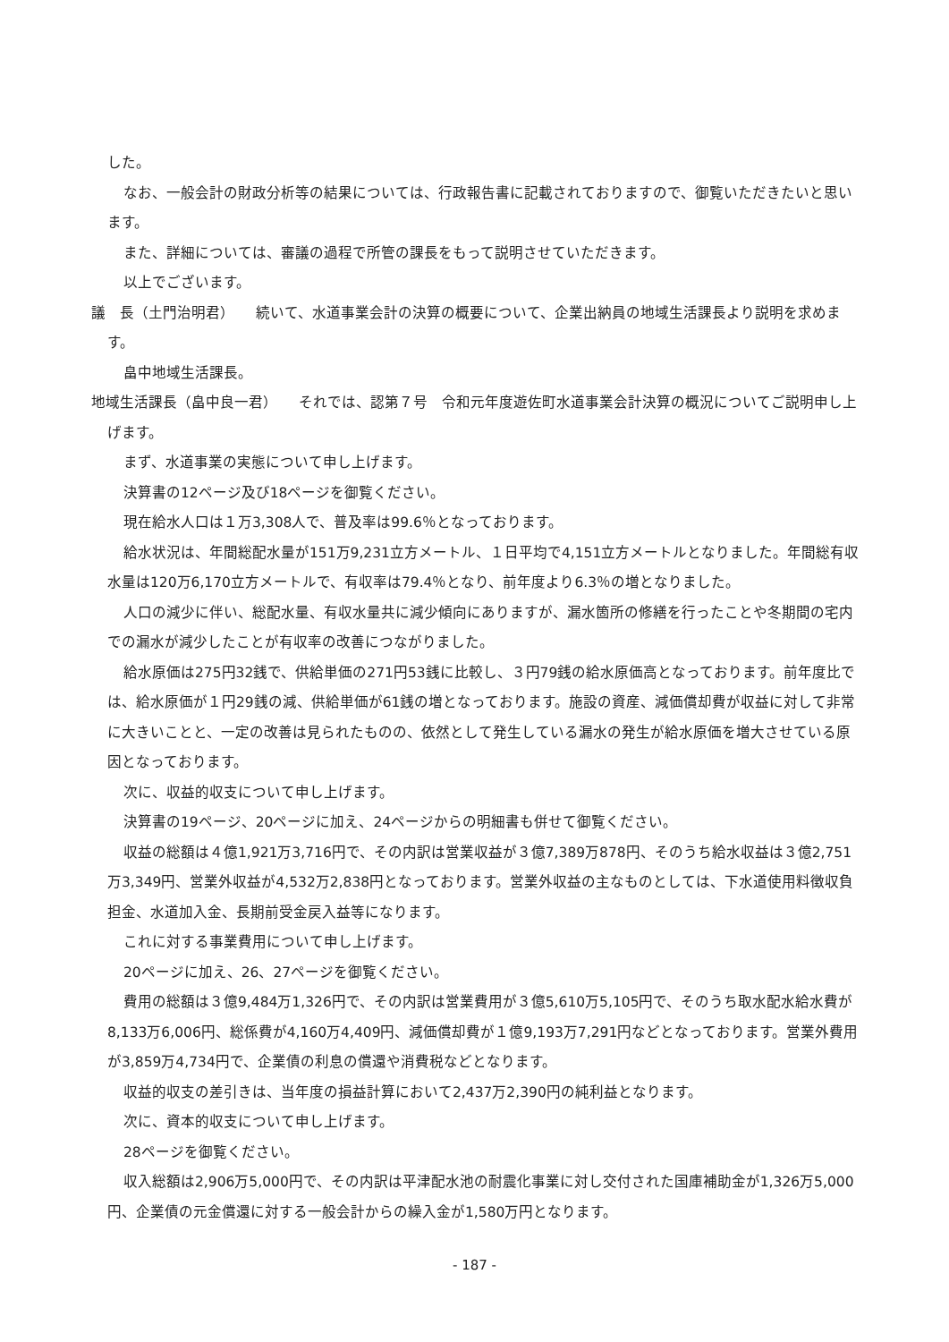した。
なお、一般会計の財政分析等の結果については、行政報告書に記載されておりますので、御覧いただきたいと思います。
また、詳細については、審議の過程で所管の課長をもって説明させていただきます。
以上でございます。
議　長（土門治明君）　　続いて、水道事業会計の決算の概要について、企業出納員の地域生活課長より説明を求めます。
畠中地域生活課長。
地域生活課長（畠中良一君）　　それでは、認第７号　令和元年度遊佐町水道事業会計決算の概況についてご説明申し上げます。
まず、水道事業の実態について申し上げます。
決算書の12ページ及び18ページを御覧ください。
現在給水人口は１万3,308人で、普及率は99.6％となっております。
給水状況は、年間総配水量が151万9,231立方メートル、１日平均で4,151立方メートルとなりました。年間総有収水量は120万6,170立方メートルで、有収率は79.4％となり、前年度より6.3％の増となりました。
人口の減少に伴い、総配水量、有収水量共に減少傾向にありますが、漏水箇所の修繕を行ったことや冬期間の宅内での漏水が減少したことが有収率の改善につながりました。
給水原価は275円32銭で、供給単価の271円53銭に比較し、３円79銭の給水原価高となっております。前年度比では、給水原価が１円29銭の減、供給単価が61銭の増となっております。施設の資産、減価償却費が収益に対して非常に大きいことと、一定の改善は見られたものの、依然として発生している漏水の発生が給水原価を増大させている原因となっております。
次に、収益的収支について申し上げます。
決算書の19ページ、20ページに加え、24ページからの明細書も併せて御覧ください。
収益の総額は４億1,921万3,716円で、その内訳は営業収益が３億7,389万878円、そのうち給水収益は３億2,751万3,349円、営業外収益が4,532万2,838円となっております。営業外収益の主なものとしては、下水道使用料徴収負担金、水道加入金、長期前受金戻入益等になります。
これに対する事業費用について申し上げます。
20ページに加え、26、27ページを御覧ください。
費用の総額は３億9,484万1,326円で、その内訳は営業費用が３億5,610万5,105円で、そのうち取水配水給水費が8,133万6,006円、総係費が4,160万4,409円、減価償却費が１億9,193万7,291円などとなっております。営業外費用が3,859万4,734円で、企業債の利息の償還や消費税などとなります。
収益的収支の差引きは、当年度の損益計算において2,437万2,390円の純利益となります。
次に、資本的収支について申し上げます。
28ページを御覧ください。
収入総額は2,906万5,000円で、その内訳は平津配水池の耐震化事業に対し交付された国庫補助金が1,326万5,000円、企業債の元金償還に対する一般会計からの繰入金が1,580万円となります。
- 187 -